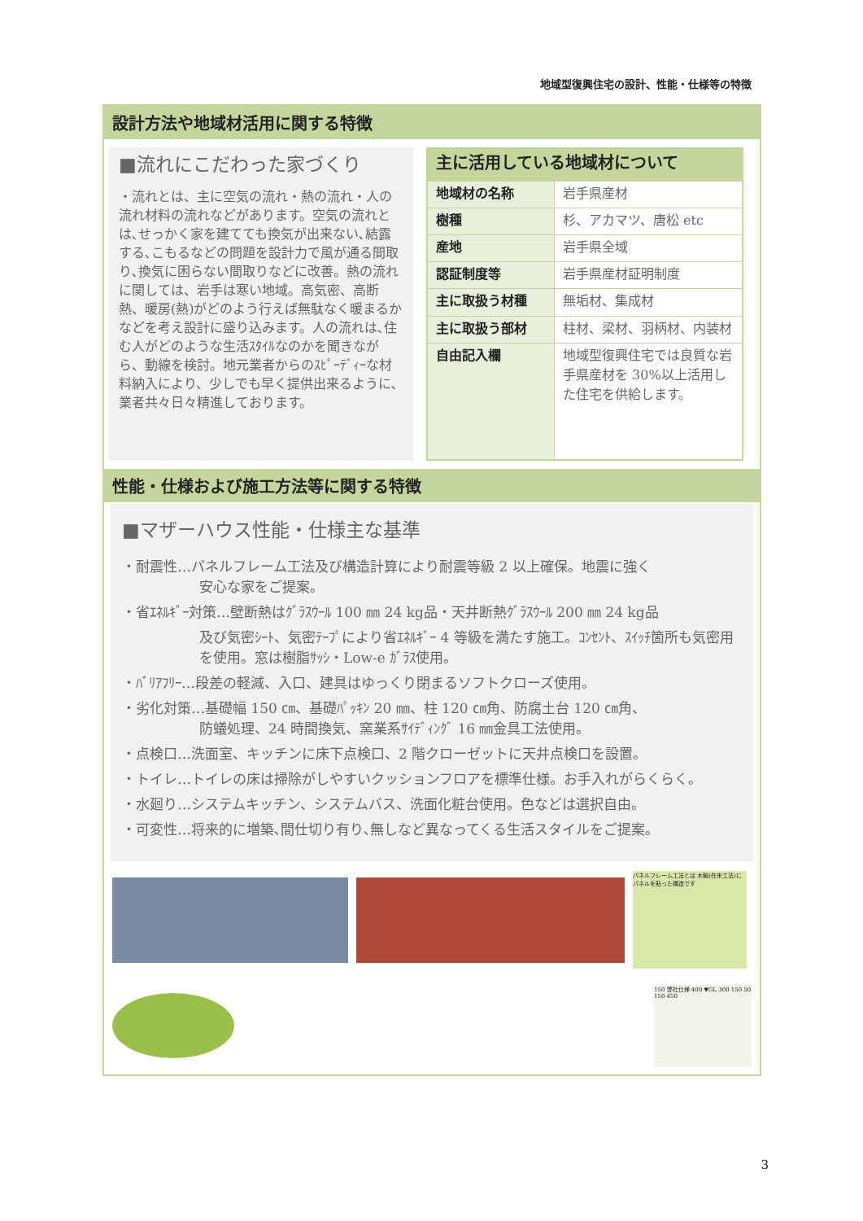地域型復興住宅の設計、性能・仕様等の特徴
設計方法や地域材活用に関する特徴
■流れにこだわった家づくり
・流れとは、主に空気の流れ・熱の流れ・人の流れ材料の流れなどがあります。空気の流れとは､せっかく家を建てても換気が出来ない､結露する､こもるなどの問題を設計力で風が通る間取り､換気に困らない間取りなどに改善。熱の流れに関しては、岩手は寒い地域。高気密、高断熱、暖房(熱)がどのよう行えば無駄なく暖まるかなどを考え設計に盛り込みます。人の流れは､住む人がどのような生活ｽﾀｲﾙなのかを聞きながら、動線を検討。地元業者からのｽﾋﾟｰﾃﾞｨｰな材料納入により、少しでも早く提供出来るように､業者共々日々精進しております。
| 主に活用している地域材について | |
| --- | --- |
| 地域材の名称 | 岩手県産材 |
| 樹種 | 杉、アカマツ、唐松 etc |
| 産地 | 岩手県全域 |
| 認証制度等 | 岩手県産材証明制度 |
| 主に取扱う材種 | 無垢材、集成材 |
| 主に取扱う部材 | 柱材、梁材、羽柄材、内装材 |
| 自由記入欄 | 地域型復興住宅では良質な岩手県産材を 30%以上活用した住宅を供給します。 |
性能・仕様および施工方法等に関する特徴
■マザーハウス性能・仕様主な基準
・耐震性…パネルフレーム工法及び構造計算により耐震等級 2 以上確保。地震に強く
安心な家をご提案。
・省ｴﾈﾙｷﾞｰ対策…壁断熱はｸﾞﾗｽｳｰﾙ 100 ㎜ 24 kg品・天井断熱ｸﾞﾗｽｳｰﾙ 200 ㎜ 24 kg品
及び気密ｼｰﾄ、気密ﾃｰﾌﾟにより省ｴﾈﾙｷﾞｰ 4 等級を満たす施工。ｺﾝｾﾝﾄ、ｽｲｯﾁ箇所も気密用を使用。窓は樹脂ｻｯｼ・Low-e ｶﾞﾗｽ使用。
・ﾊﾞﾘｱﾌﾘｰ…段差の軽減、入口、建具はゆっくり閉まるソフトクローズ使用。
・劣化対策…基礎幅 150 ㎝、基礎ﾊﾟｯｷﾝ 20 ㎜、柱 120 ㎝角、防腐土台 120 ㎝角、
防蟻処理、24 時間換気、窯業系ｻｲﾃﾞｨﾝｸﾞ 16 ㎜金具工法使用。
・点検口…洗面室、キッチンに床下点検口、2 階クローゼットに天井点検口を設置。
・トイレ…トイレの床は掃除がしやすいクッションフロアを標準仕様。お手入れがらくらく。
・水廻り…システムキッチン、システムバス、洗面化粧台使用。色などは選択自由。
・可変性…将来的に増築､間仕切り有り､無しなど異なってくる生活スタイルをご提案。
パネルフレーム工法とは 木軸(在来工法)にパネルを貼った構造です
150 弊社仕様 400 ▼GL 300 150 50 150 450
3